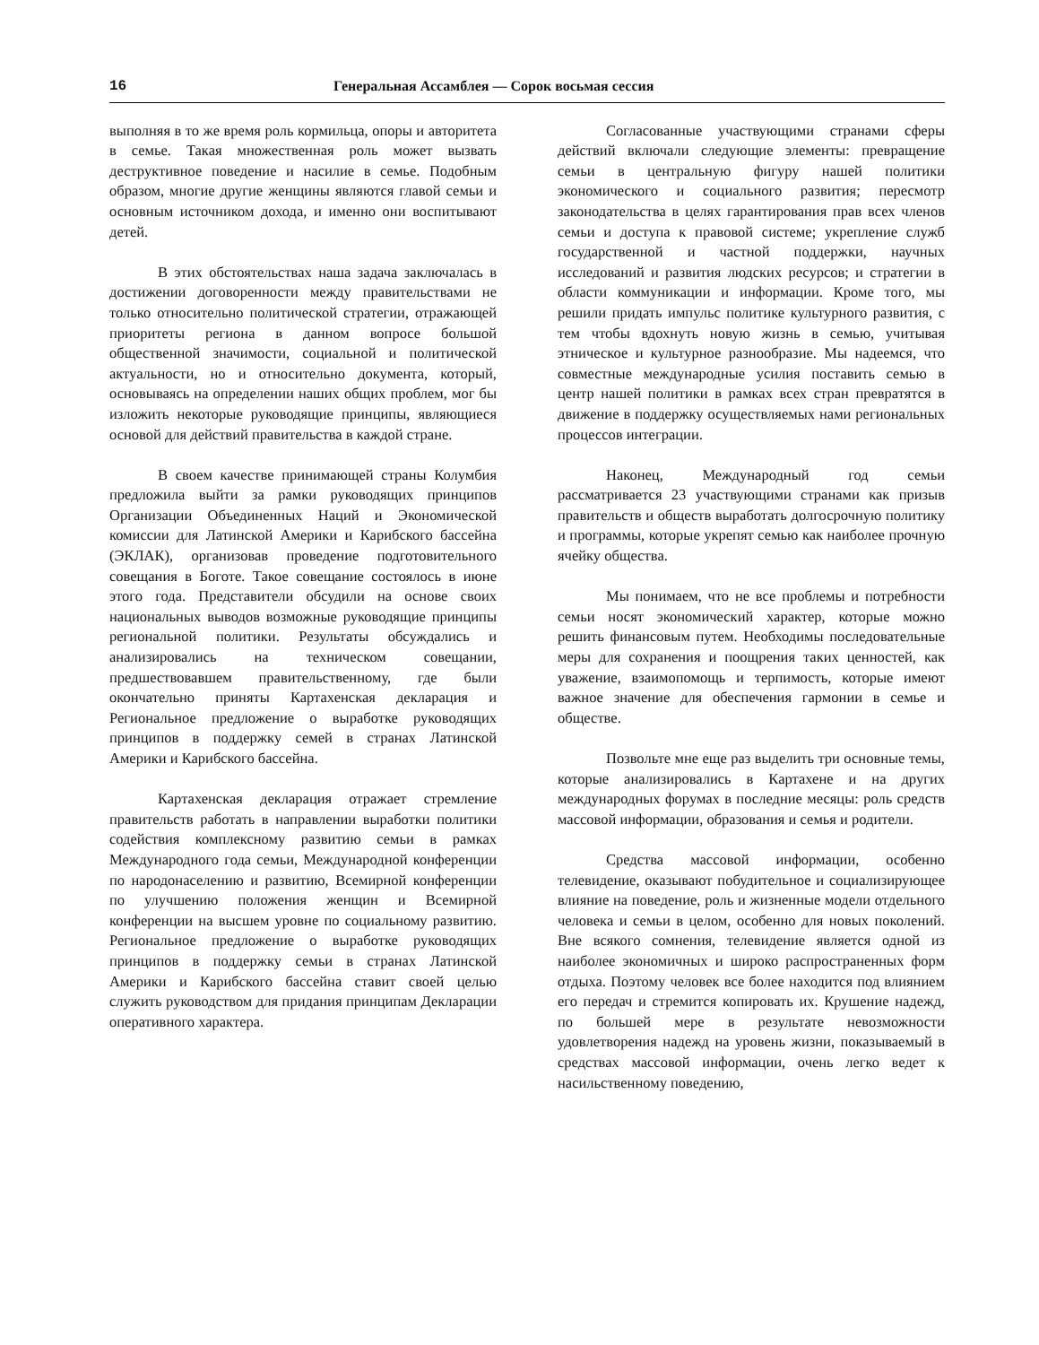16 Генеральная Ассамблея — Сорок восьмая сессия
выполняя в то же время роль кормильца, опоры и авторитета в семье. Такая множественная роль может вызвать деструктивное поведение и насилие в семье. Подобным образом, многие другие женщины являются главой семьи и основным источником дохода, и именно они воспитывают детей.
В этих обстоятельствах наша задача заключалась в достижении договоренности между правительствами не только относительно политической стратегии, отражающей приоритеты региона в данном вопросе большой общественной значимости, социальной и политической актуальности, но и относительно документа, который, основываясь на определении наших общих проблем, мог бы изложить некоторые руководящие принципы, являющиеся основой для действий правительства в каждой стране.
В своем качестве принимающей страны Колумбия предложила выйти за рамки руководящих принципов Организации Объединенных Наций и Экономической комиссии для Латинской Америки и Карибского бассейна (ЭКЛАК), организовав проведение подготовительного совещания в Боготе. Такое совещание состоялось в июне этого года. Представители обсудили на основе своих национальных выводов возможные руководящие принципы региональной политики. Результаты обсуждались и анализировались на техническом совещании, предшествовавшем правительственному, где были окончательно приняты Картахенская декларация и Региональное предложение о выработке руководящих принципов в поддержку семей в странах Латинской Америки и Карибского бассейна.
Картахенская декларация отражает стремление правительств работать в направлении выработки политики содействия комплексному развитию семьи в рамках Международного года семьи, Международной конференции по народонаселению и развитию, Всемирной конференции по улучшению положения женщин и Всемирной конференции на высшем уровне по социальному развитию. Региональное предложение о выработке руководящих принципов в поддержку семьи в странах Латинской Америки и Карибского бассейна ставит своей целью служить руководством для придания принципам Декларации оперативного характера.
Согласованные участвующими странами сферы действий включали следующие элементы: превращение семьи в центральную фигуру нашей политики экономического и социального развития; пересмотр законодательства в целях гарантирования прав всех членов семьи и доступа к правовой системе; укрепление служб государственной и частной поддержки, научных исследований и развития людских ресурсов; и стратегии в области коммуникации и информации. Кроме того, мы решили придать импульс политике культурного развития, с тем чтобы вдохнуть новую жизнь в семью, учитывая этническое и культурное разнообразие. Мы надеемся, что совместные международные усилия поставить семью в центр нашей политики в рамках всех стран превратятся в движение в поддержку осуществляемых нами региональных процессов интеграции.
Наконец, Международный год семьи рассматривается 23 участвующими странами как призыв правительств и обществ выработать долгосрочную политику и программы, которые укрепят семью как наиболее прочную ячейку общества.
Мы понимаем, что не все проблемы и потребности семьи носят экономический характер, которые можно решить финансовым путем. Необходимы последовательные меры для сохранения и поощрения таких ценностей, как уважение, взаимопомощь и терпимость, которые имеют важное значение для обеспечения гармонии в семье и обществе.
Позвольте мне еще раз выделить три основные темы, которые анализировались в Картахене и на других международных форумах в последние месяцы: роль средств массовой информации, образования и семья и родители.
Средства массовой информации, особенно телевидение, оказывают побудительное и социализирующее влияние на поведение, роль и жизненные модели отдельного человека и семьи в целом, особенно для новых поколений. Вне всякого сомнения, телевидение является одной из наиболее экономичных и широко распространенных форм отдыха. Поэтому человек все более находится под влиянием его передач и стремится копировать их. Крушение надежд, по большей мере в результате невозможности удовлетворения надежд на уровень жизни, показываемый в средствах массовой информации, очень легко ведет к насильственному поведению,